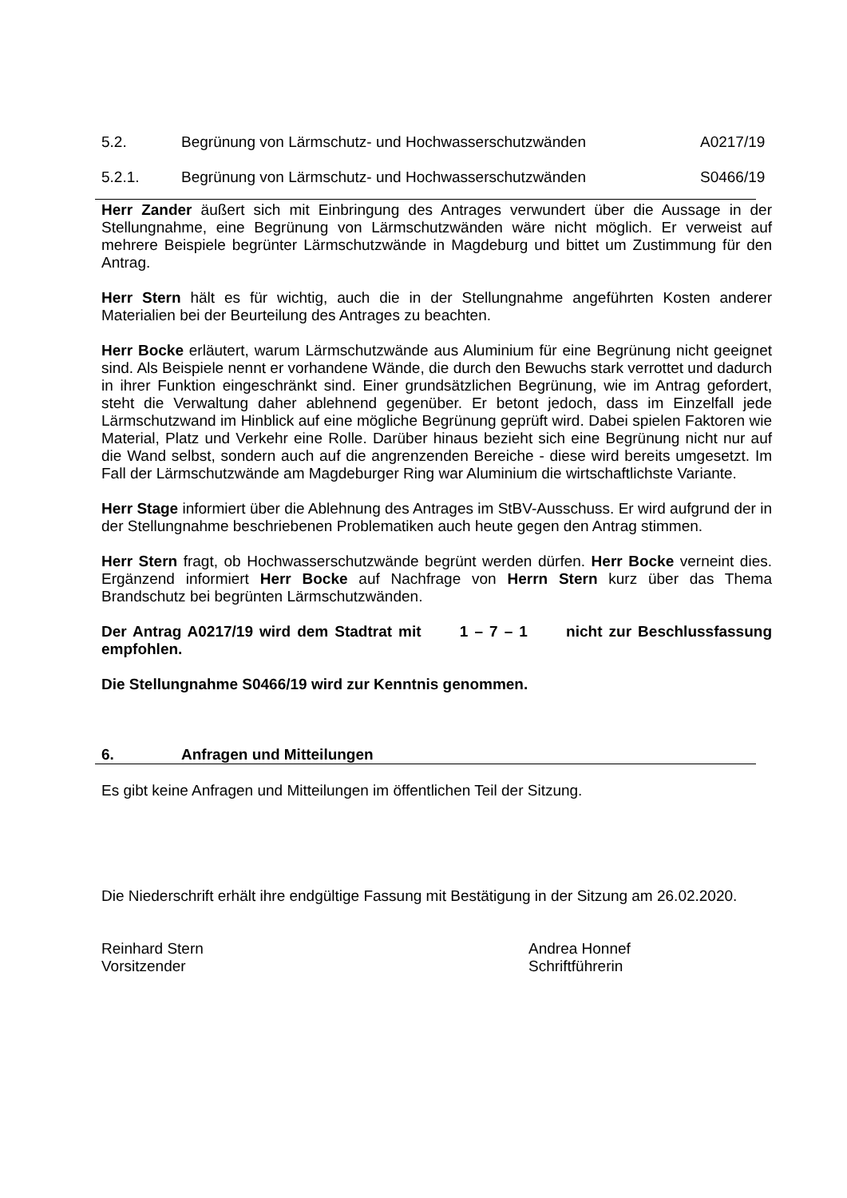5.2. Begrünung von Lärmschutz- und Hochwasserschutzwänden
A0217/19
5.2.1. Begrünung von Lärmschutz- und Hochwasserschutzwänden
S0466/19
Herr Zander äußert sich mit Einbringung des Antrages verwundert über die Aussage in der Stellungnahme, eine Begrünung von Lärmschutzwänden wäre nicht möglich. Er verweist auf mehrere Beispiele begrünter Lärmschutzwände in Magdeburg und bittet um Zustimmung für den Antrag.
Herr Stern hält es für wichtig, auch die in der Stellungnahme angeführten Kosten anderer Materialien bei der Beurteilung des Antrages zu beachten.
Herr Bocke erläutert, warum Lärmschutzwände aus Aluminium für eine Begrünung nicht geeignet sind. Als Beispiele nennt er vorhandene Wände, die durch den Bewuchs stark verrottet und dadurch in ihrer Funktion eingeschränkt sind. Einer grundsätzlichen Begrünung, wie im Antrag gefordert, steht die Verwaltung daher ablehnend gegenüber. Er betont jedoch, dass im Einzelfall jede Lärmschutzwand im Hinblick auf eine mögliche Begrünung geprüft wird. Dabei spielen Faktoren wie Material, Platz und Verkehr eine Rolle. Darüber hinaus bezieht sich eine Begrünung nicht nur auf die Wand selbst, sondern auch auf die angrenzenden Bereiche - diese wird bereits umgesetzt. Im Fall der Lärmschutzwände am Magdeburger Ring war Aluminium die wirtschaftlichste Variante.
Herr Stage informiert über die Ablehnung des Antrages im StBV-Ausschuss. Er wird aufgrund der in der Stellungnahme beschriebenen Problematiken auch heute gegen den Antrag stimmen.
Herr Stern fragt, ob Hochwasserschutzwände begrünt werden dürfen. Herr Bocke verneint dies. Ergänzend informiert Herr Bocke auf Nachfrage von Herrn Stern kurz über das Thema Brandschutz bei begrünten Lärmschutzwänden.
Der Antrag A0217/19 wird dem Stadtrat mit 1 – 7 – 1 nicht zur Beschlussfassung empfohlen.
Die Stellungnahme S0466/19 wird zur Kenntnis genommen.
6. Anfragen und Mitteilungen
Es gibt keine Anfragen und Mitteilungen im öffentlichen Teil der Sitzung.
Die Niederschrift erhält ihre endgültige Fassung mit Bestätigung in der Sitzung am 26.02.2020.
Reinhard Stern
Vorsitzender
Andrea Honnef
Schriftführerin